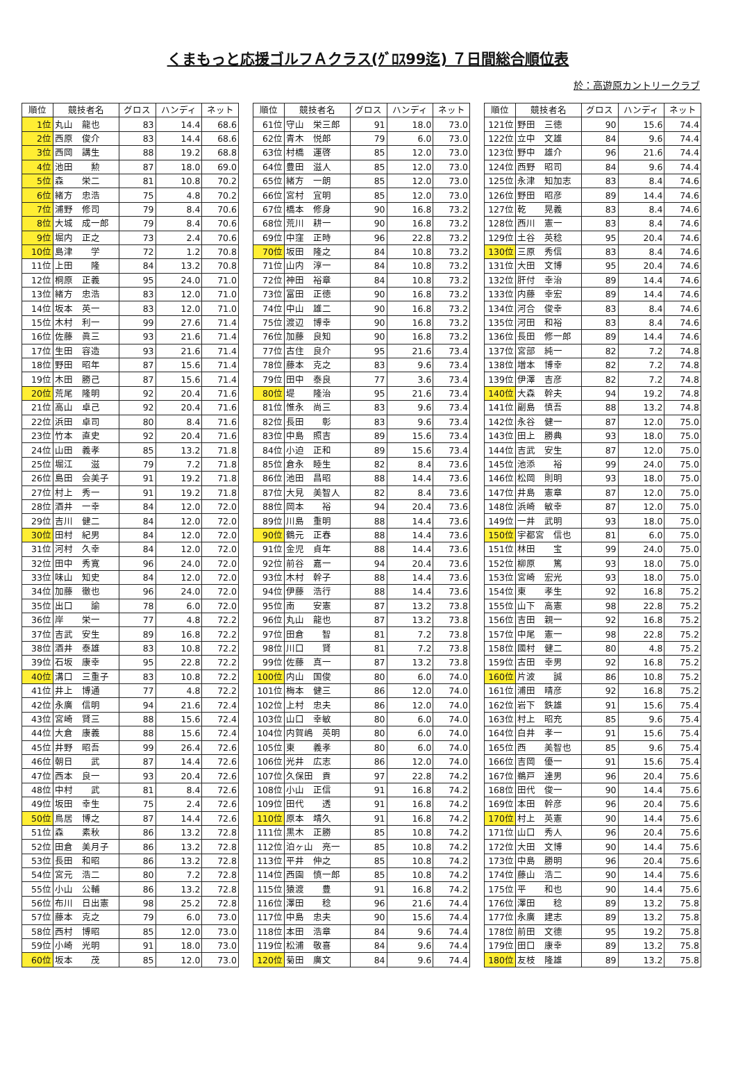くまもっと応援ゴルフＡクラス(ｸﾞﾛｽ99迄) ７日間総合順位表
於：高遊原カントリークラブ
| 順位 | 競技者名 | グロス | ハンディ | ネット |
| --- | --- | --- | --- | --- |
| 1位 | 丸山 龍也 | 83 | 14.4 | 68.6 |
| 2位 | 西原 俊介 | 83 | 14.4 | 68.6 |
| 3位 | 西岡 講生 | 88 | 19.2 | 68.8 |
| 4位 | 池田 勲 | 87 | 18.0 | 69.0 |
| 5位 | 森 栄二 | 81 | 10.8 | 70.2 |
| 6位 | 緒方 忠浩 | 75 | 4.8 | 70.2 |
| 7位 | 浦野 修司 | 79 | 8.4 | 70.6 |
| 8位 | 大城 成一郎 | 79 | 8.4 | 70.6 |
| 9位 | 堀内 正之 | 73 | 2.4 | 70.6 |
| 10位 | 島津 学 | 72 | 1.2 | 70.8 |
| 11位 | 上田 隆 | 84 | 13.2 | 70.8 |
| 12位 | 桐原 正義 | 95 | 24.0 | 71.0 |
| 13位 | 緒方 忠浩 | 83 | 12.0 | 71.0 |
| 14位 | 坂本 英一 | 83 | 12.0 | 71.0 |
| 15位 | 木村 利一 | 99 | 27.6 | 71.4 |
| 16位 | 佐藤 眞三 | 93 | 21.6 | 71.4 |
| 17位 | 生田 容造 | 93 | 21.6 | 71.4 |
| 18位 | 野田 昭年 | 87 | 15.6 | 71.4 |
| 19位 | 木田 勝己 | 87 | 15.6 | 71.4 |
| 20位 | 荒尾 隆明 | 92 | 20.4 | 71.6 |
| 21位 | 高山 卓己 | 92 | 20.4 | 71.6 |
| 22位 | 浜田 卓司 | 80 | 8.4 | 71.6 |
| 23位 | 竹本 直史 | 92 | 20.4 | 71.6 |
| 24位 | 山田 義孝 | 85 | 13.2 | 71.8 |
| 25位 | 堀江 滋 | 79 | 7.2 | 71.8 |
| 26位 | 島田 会美子 | 91 | 19.2 | 71.8 |
| 27位 | 村上 秀一 | 91 | 19.2 | 71.8 |
| 28位 | 酒井 一幸 | 84 | 12.0 | 72.0 |
| 29位 | 吉川 健二 | 84 | 12.0 | 72.0 |
| 30位 | 田村 紀男 | 84 | 12.0 | 72.0 |
| 31位 | 河村 久幸 | 84 | 12.0 | 72.0 |
| 32位 | 田中 秀寛 | 96 | 24.0 | 72.0 |
| 33位 | 味山 知史 | 84 | 12.0 | 72.0 |
| 34位 | 加藤 徹也 | 96 | 24.0 | 72.0 |
| 35位 | 出口 諭 | 78 | 6.0 | 72.0 |
| 36位 | 岸 栄一 | 77 | 4.8 | 72.2 |
| 37位 | 吉武 安生 | 89 | 16.8 | 72.2 |
| 38位 | 酒井 泰雄 | 83 | 10.8 | 72.2 |
| 39位 | 石坂 康幸 | 95 | 22.8 | 72.2 |
| 40位 | 溝口 三重子 | 83 | 10.8 | 72.2 |
| 41位 | 井上 博通 | 77 | 4.8 | 72.2 |
| 42位 | 永廣 信明 | 94 | 21.6 | 72.4 |
| 43位 | 宮崎 賢三 | 88 | 15.6 | 72.4 |
| 44位 | 大倉 康義 | 88 | 15.6 | 72.4 |
| 45位 | 井野 昭吾 | 99 | 26.4 | 72.6 |
| 46位 | 朝日 武 | 87 | 14.4 | 72.6 |
| 47位 | 西本 良一 | 93 | 20.4 | 72.6 |
| 48位 | 中村 武 | 81 | 8.4 | 72.6 |
| 49位 | 坂田 幸生 | 75 | 2.4 | 72.6 |
| 50位 | 鳥居 博之 | 87 | 14.4 | 72.6 |
| 51位 | 森 素秋 | 86 | 13.2 | 72.8 |
| 52位 | 田倉 美月子 | 86 | 13.2 | 72.8 |
| 53位 | 長田 和昭 | 86 | 13.2 | 72.8 |
| 54位 | 宮元 浩二 | 80 | 7.2 | 72.8 |
| 55位 | 小山 公輔 | 86 | 13.2 | 72.8 |
| 56位 | 布川 日出憲 | 98 | 25.2 | 72.8 |
| 57位 | 藤本 克之 | 79 | 6.0 | 73.0 |
| 58位 | 西村 博昭 | 85 | 12.0 | 73.0 |
| 59位 | 小崎 光明 | 91 | 18.0 | 73.0 |
| 60位 | 坂本 茂 | 85 | 12.0 | 73.0 |
| 順位 | 競技者名 | グロス | ハンディ | ネット |
| --- | --- | --- | --- | --- |
| 61位 | 守山 栄三郎 | 91 | 18.0 | 73.0 |
| 62位 | 青木 悦郎 | 79 | 6.0 | 73.0 |
| 63位 | 村橋 運啓 | 85 | 12.0 | 73.0 |
| 64位 | 豊田 滋人 | 85 | 12.0 | 73.0 |
| 65位 | 緒方 一朗 | 85 | 12.0 | 73.0 |
| 66位 | 宮村 宜明 | 85 | 12.0 | 73.0 |
| 67位 | 橋本 修身 | 90 | 16.8 | 73.2 |
| 68位 | 荒川 耕一 | 90 | 16.8 | 73.2 |
| 69位 | 中窪 正時 | 96 | 22.8 | 73.2 |
| 70位 | 坂田 隆之 | 84 | 10.8 | 73.2 |
| 71位 | 山内 淳一 | 84 | 10.8 | 73.2 |
| 72位 | 神田 裕章 | 84 | 10.8 | 73.2 |
| 73位 | 富田 正徳 | 90 | 16.8 | 73.2 |
| 74位 | 中山 雄二 | 90 | 16.8 | 73.2 |
| 75位 | 渡辺 博幸 | 90 | 16.8 | 73.2 |
| 76位 | 加藤 良知 | 90 | 16.8 | 73.2 |
| 77位 | 古住 良介 | 95 | 21.6 | 73.4 |
| 78位 | 藤本 克之 | 83 | 9.6 | 73.4 |
| 79位 | 田中 泰良 | 77 | 3.6 | 73.4 |
| 80位 | 堤 隆治 | 95 | 21.6 | 73.4 |
| 81位 | 惟永 尚三 | 83 | 9.6 | 73.4 |
| 82位 | 長田 彰 | 83 | 9.6 | 73.4 |
| 83位 | 中島 照吉 | 89 | 15.6 | 73.4 |
| 84位 | 小迫 正和 | 89 | 15.6 | 73.4 |
| 85位 | 倉永 睦生 | 82 | 8.4 | 73.6 |
| 86位 | 池田 昌昭 | 88 | 14.4 | 73.6 |
| 87位 | 大見 美智人 | 82 | 8.4 | 73.6 |
| 88位 | 岡本 裕 | 94 | 20.4 | 73.6 |
| 89位 | 川島 重明 | 88 | 14.4 | 73.6 |
| 90位 | 鶴元 正春 | 88 | 14.4 | 73.6 |
| 91位 | 金児 貞年 | 88 | 14.4 | 73.6 |
| 92位 | 前谷 嘉一 | 94 | 20.4 | 73.6 |
| 93位 | 木村 幹子 | 88 | 14.4 | 73.6 |
| 94位 | 伊藤 浩行 | 88 | 14.4 | 73.6 |
| 95位 | 南 安憲 | 87 | 13.2 | 73.8 |
| 96位 | 丸山 龍也 | 87 | 13.2 | 73.8 |
| 97位 | 田倉 智 | 81 | 7.2 | 73.8 |
| 98位 | 川口 賢 | 81 | 7.2 | 73.8 |
| 99位 | 佐藤 真一 | 87 | 13.2 | 73.8 |
| 100位 | 内山 国俊 | 80 | 6.0 | 74.0 |
| 101位 | 梅本 健三 | 86 | 12.0 | 74.0 |
| 102位 | 上村 忠夫 | 86 | 12.0 | 74.0 |
| 103位 | 山口 幸敏 | 80 | 6.0 | 74.0 |
| 104位 | 内賀嶋 英明 | 80 | 6.0 | 74.0 |
| 105位 | 東 義孝 | 80 | 6.0 | 74.0 |
| 106位 | 光井 広志 | 86 | 12.0 | 74.0 |
| 107位 | 久保田 貢 | 97 | 22.8 | 74.2 |
| 108位 | 小山 正信 | 91 | 16.8 | 74.2 |
| 109位 | 田代 透 | 91 | 16.8 | 74.2 |
| 110位 | 原本 靖久 | 91 | 16.8 | 74.2 |
| 111位 | 黒木 正勝 | 85 | 10.8 | 74.2 |
| 112位 | 泊ヶ山 亮一 | 85 | 10.8 | 74.2 |
| 113位 | 平井 伸之 | 85 | 10.8 | 74.2 |
| 114位 | 西園 慎一郎 | 85 | 10.8 | 74.2 |
| 115位 | 猿渡 豊 | 91 | 16.8 | 74.2 |
| 116位 | 澤田 稔 | 96 | 21.6 | 74.4 |
| 117位 | 中島 忠夫 | 90 | 15.6 | 74.4 |
| 118位 | 本田 浩章 | 84 | 9.6 | 74.4 |
| 119位 | 松浦 敬喜 | 84 | 9.6 | 74.4 |
| 120位 | 菊田 廣文 | 84 | 9.6 | 74.4 |
| 順位 | 競技者名 | グロス | ハンディ | ネット |
| --- | --- | --- | --- | --- |
| 121位 | 野田 三徳 | 90 | 15.6 | 74.4 |
| 122位 | 立中 文雄 | 84 | 9.6 | 74.4 |
| 123位 | 野中 雄介 | 96 | 21.6 | 74.4 |
| 124位 | 西野 昭司 | 84 | 9.6 | 74.4 |
| 125位 | 永津 知加志 | 83 | 8.4 | 74.6 |
| 126位 | 野田 昭彦 | 89 | 14.4 | 74.6 |
| 127位 | 乾 晃義 | 83 | 8.4 | 74.6 |
| 128位 | 西川 憲一 | 83 | 8.4 | 74.6 |
| 129位 | 土谷 英稔 | 95 | 20.4 | 74.6 |
| 130位 | 三原 秀信 | 83 | 8.4 | 74.6 |
| 131位 | 大田 文博 | 95 | 20.4 | 74.6 |
| 132位 | 肝付 幸治 | 89 | 14.4 | 74.6 |
| 133位 | 内藤 幸宏 | 89 | 14.4 | 74.6 |
| 134位 | 河合 俊幸 | 83 | 8.4 | 74.6 |
| 135位 | 河田 和裕 | 83 | 8.4 | 74.6 |
| 136位 | 長田 修一郎 | 89 | 14.4 | 74.6 |
| 137位 | 宮部 純一 | 82 | 7.2 | 74.8 |
| 138位 | 増本 博幸 | 82 | 7.2 | 74.8 |
| 139位 | 伊澤 吉彦 | 82 | 7.2 | 74.8 |
| 140位 | 大森 幹夫 | 94 | 19.2 | 74.8 |
| 141位 | 副島 慎吾 | 88 | 13.2 | 74.8 |
| 142位 | 永谷 健一 | 87 | 12.0 | 75.0 |
| 143位 | 田上 勝典 | 93 | 18.0 | 75.0 |
| 144位 | 吉武 安生 | 87 | 12.0 | 75.0 |
| 145位 | 池添 裕 | 99 | 24.0 | 75.0 |
| 146位 | 松岡 則明 | 93 | 18.0 | 75.0 |
| 147位 | 井島 憲章 | 87 | 12.0 | 75.0 |
| 148位 | 浜崎 敏幸 | 87 | 12.0 | 75.0 |
| 149位 | 一井 武明 | 93 | 18.0 | 75.0 |
| 150位 | 宇都宮 信也 | 81 | 6.0 | 75.0 |
| 151位 | 林田 宝 | 99 | 24.0 | 75.0 |
| 152位 | 柳原 篤 | 93 | 18.0 | 75.0 |
| 153位 | 宮崎 宏光 | 93 | 18.0 | 75.0 |
| 154位 | 東 孝生 | 92 | 16.8 | 75.2 |
| 155位 | 山下 高憲 | 98 | 22.8 | 75.2 |
| 156位 | 吉田 親一 | 92 | 16.8 | 75.2 |
| 157位 | 中尾 憲一 | 98 | 22.8 | 75.2 |
| 158位 | 國村 健二 | 80 | 4.8 | 75.2 |
| 159位 | 古田 幸男 | 92 | 16.8 | 75.2 |
| 160位 | 片波 誠 | 86 | 10.8 | 75.2 |
| 161位 | 浦田 晴彦 | 92 | 16.8 | 75.2 |
| 162位 | 岩下 鉄雄 | 91 | 15.6 | 75.4 |
| 163位 | 村上 昭充 | 85 | 9.6 | 75.4 |
| 164位 | 白井 孝一 | 91 | 15.6 | 75.4 |
| 165位 | 西 美智也 | 85 | 9.6 | 75.4 |
| 166位 | 吉岡 優一 | 91 | 15.6 | 75.4 |
| 167位 | 鵜戸 達男 | 96 | 20.4 | 75.6 |
| 168位 | 田代 俊一 | 90 | 14.4 | 75.6 |
| 169位 | 本田 幹彦 | 96 | 20.4 | 75.6 |
| 170位 | 村上 英憲 | 90 | 14.4 | 75.6 |
| 171位 | 山口 秀人 | 96 | 20.4 | 75.6 |
| 172位 | 大田 文博 | 90 | 14.4 | 75.6 |
| 173位 | 中島 勝明 | 96 | 20.4 | 75.6 |
| 174位 | 藤山 浩二 | 90 | 14.4 | 75.6 |
| 175位 | 平 和也 | 90 | 14.4 | 75.6 |
| 176位 | 澤田 稔 | 89 | 13.2 | 75.8 |
| 177位 | 永廣 建志 | 89 | 13.2 | 75.8 |
| 178位 | 前田 文德 | 95 | 19.2 | 75.8 |
| 179位 | 田口 康幸 | 89 | 13.2 | 75.8 |
| 180位 | 友枝 隆雄 | 89 | 13.2 | 75.8 |